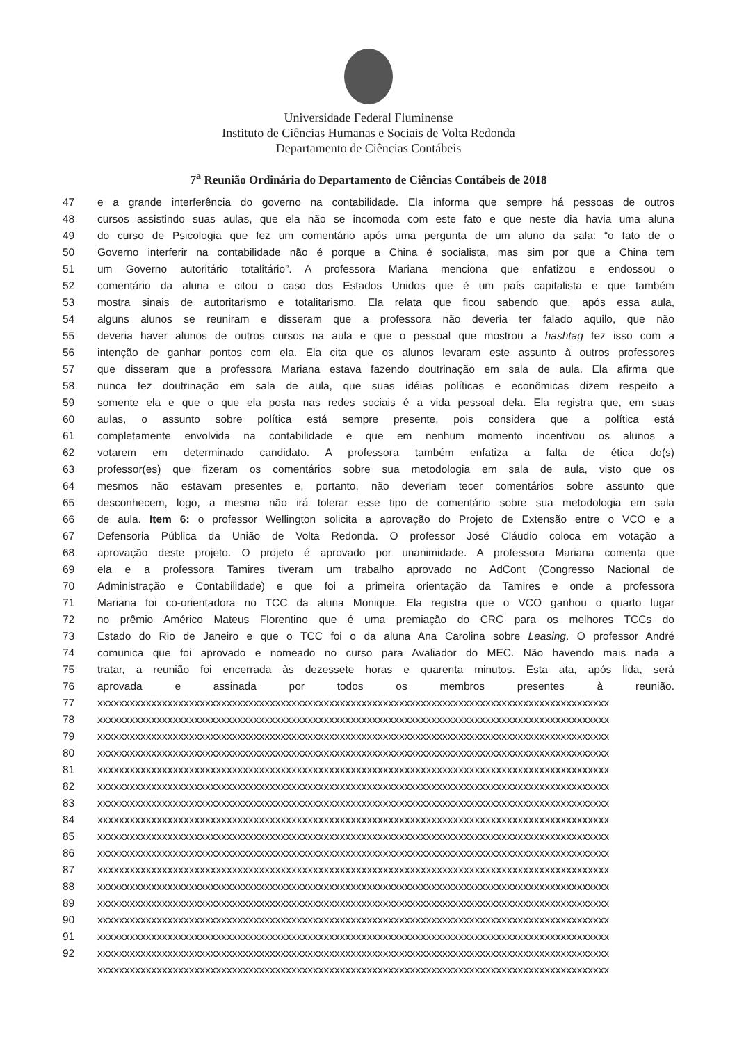Universidade Federal Fluminense
Instituto de Ciências Humanas e Sociais de Volta Redonda
Departamento de Ciências Contábeis
7<sup>a</sup> Reunião Ordinária do Departamento de Ciências Contábeis de 2018
47 e a grande interferência do governo na contabilidade. Ela informa que sempre há pessoas de outros
48 cursos assistindo suas aulas, que ela não se incomoda com este fato e que neste dia havia uma aluna
49 do curso de Psicologia que fez um comentário após uma pergunta de um aluno da sala: “o fato de o
50 Governo interferir na contabilidade não é porque a China é socialista, mas sim por que a China tem
51 um Governo autoritário totalitário”. A professora Mariana menciona que enfatizou e endossou o
52 comentário da aluna e citou o caso dos Estados Unidos que é um país capitalista e que também
53 mostra sinais de autoritarismo e totalitarismo. Ela relata que ficou sabendo que, após essa aula,
54 alguns alunos se reuniram e disseram que a professora não deveria ter falado aquilo, que não
55 deveria haver alunos de outros cursos na aula e que o pessoal que mostrou a hashtag fez isso com a
56 intenção de ganhar pontos com ela. Ela cita que os alunos levaram este assunto à outros professores
57 que disseram que a professora Mariana estava fazendo doutrinação em sala de aula. Ela afirma que
58 nunca fez doutrinação em sala de aula, que suas idéias políticas e econômicas dizem respeito a
59 somente ela e que o que ela posta nas redes sociais é a vida pessoal dela. Ela registra que, em suas
60 aulas, o assunto sobre política está sempre presente, pois considera que a política está
61 completamente envolvida na contabilidade e que em nenhum momento incentivou os alunos a
62 votarem em determinado candidato. A professora também enfatiza a falta de ética do(s)
63 professor(es) que fizeram os comentários sobre sua metodologia em sala de aula, visto que os
64 mesmos não estavam presentes e, portanto, não deveriam tecer comentários sobre assunto que
65 desconhecem, logo, a mesma não irá tolerar esse tipo de comentário sobre sua metodologia em sala
66 de aula. Item 6: o professor Wellington solicita a aprovação do Projeto de Extensão entre o VCO e a
67 Defensoria Pública da União de Volta Redonda. O professor José Cláudio coloca em votação a
68 aprovação deste projeto. O projeto é aprovado por unanimidade. A professora Mariana comenta que
69 ela e a professora Tamires tiveram um trabalho aprovado no AdCont (Congresso Nacional de
70 Administração e Contabilidade) e que foi a primeira orientação da Tamires e onde a professora
71 Mariana foi co-orientadora no TCC da aluna Monique. Ela registra que o VCO ganhou o quarto lugar
72 no prêmio Américo Mateus Florentino que é uma premiação do CRC para os melhores TCCs do
73 Estado do Rio de Janeiro e que o TCC foi o da aluna Ana Carolina sobre Leasing. O professor André
74 comunica que foi aprovado e nomeado no curso para Avaliador do MEC. Não havendo mais nada a
75 tratar, a reunião foi encerrada às dezessete horas e quarenta minutos. Esta ata, após lida, será
76 aprovada e assinada por todos os membros presentes à reunião.
77 xxxxxxxxxxxxxxxxxxxxxxxxxxxxxxxxxxxxxxxxxxxxxxxxxxxxxxxxxxxxxxxxxxxxxxxxxxxxxxxxxxxxxxxxxxxxxxx
78 xxxxxxxxxxxxxxxxxxxxxxxxxxxxxxxxxxxxxxxxxxxxxxxxxxxxxxxxxxxxxxxxxxxxxxxxxxxxxxxxxxxxxxxxxxxxxxx
79 xxxxxxxxxxxxxxxxxxxxxxxxxxxxxxxxxxxxxxxxxxxxxxxxxxxxxxxxxxxxxxxxxxxxxxxxxxxxxxxxxxxxxxxxxxxxxxx
80 xxxxxxxxxxxxxxxxxxxxxxxxxxxxxxxxxxxxxxxxxxxxxxxxxxxxxxxxxxxxxxxxxxxxxxxxxxxxxxxxxxxxxxxxxxxxxxx
81 xxxxxxxxxxxxxxxxxxxxxxxxxxxxxxxxxxxxxxxxxxxxxxxxxxxxxxxxxxxxxxxxxxxxxxxxxxxxxxxxxxxxxxxxxxxxxxx
82 xxxxxxxxxxxxxxxxxxxxxxxxxxxxxxxxxxxxxxxxxxxxxxxxxxxxxxxxxxxxxxxxxxxxxxxxxxxxxxxxxxxxxxxxxxxxxxx
83 xxxxxxxxxxxxxxxxxxxxxxxxxxxxxxxxxxxxxxxxxxxxxxxxxxxxxxxxxxxxxxxxxxxxxxxxxxxxxxxxxxxxxxxxxxxxxxx
84 xxxxxxxxxxxxxxxxxxxxxxxxxxxxxxxxxxxxxxxxxxxxxxxxxxxxxxxxxxxxxxxxxxxxxxxxxxxxxxxxxxxxxxxxxxxxxxx
85 xxxxxxxxxxxxxxxxxxxxxxxxxxxxxxxxxxxxxxxxxxxxxxxxxxxxxxxxxxxxxxxxxxxxxxxxxxxxxxxxxxxxxxxxxxxxxxx
86 xxxxxxxxxxxxxxxxxxxxxxxxxxxxxxxxxxxxxxxxxxxxxxxxxxxxxxxxxxxxxxxxxxxxxxxxxxxxxxxxxxxxxxxxxxxxxxx
87 xxxxxxxxxxxxxxxxxxxxxxxxxxxxxxxxxxxxxxxxxxxxxxxxxxxxxxxxxxxxxxxxxxxxxxxxxxxxxxxxxxxxxxxxxxxxxxx
88 xxxxxxxxxxxxxxxxxxxxxxxxxxxxxxxxxxxxxxxxxxxxxxxxxxxxxxxxxxxxxxxxxxxxxxxxxxxxxxxxxxxxxxxxxxxxxxx
89 xxxxxxxxxxxxxxxxxxxxxxxxxxxxxxxxxxxxxxxxxxxxxxxxxxxxxxxxxxxxxxxxxxxxxxxxxxxxxxxxxxxxxxxxxxxxxxx
90 xxxxxxxxxxxxxxxxxxxxxxxxxxxxxxxxxxxxxxxxxxxxxxxxxxxxxxxxxxxxxxxxxxxxxxxxxxxxxxxxxxxxxxxxxxxxxxx
91 xxxxxxxxxxxxxxxxxxxxxxxxxxxxxxxxxxxxxxxxxxxxxxxxxxxxxxxxxxxxxxxxxxxxxxxxxxxxxxxxxxxxxxxxxxxxxxx
92 xxxxxxxxxxxxxxxxxxxxxxxxxxxxxxxxxxxxxxxxxxxxxxxxxxxxxxxxxxxxxxxxxxxxxxxxxxxxxxxxxxxxxxxxxxxxxxx
xxxxxxxxxxxxxxxxxxxxxxxxxxxxxxxxxxxxxxxxxxxxxxxxxxxxxxxxxxxxxxxxxxxxxxxxxxxxxxxxxxxxxxxxxxxxxxx